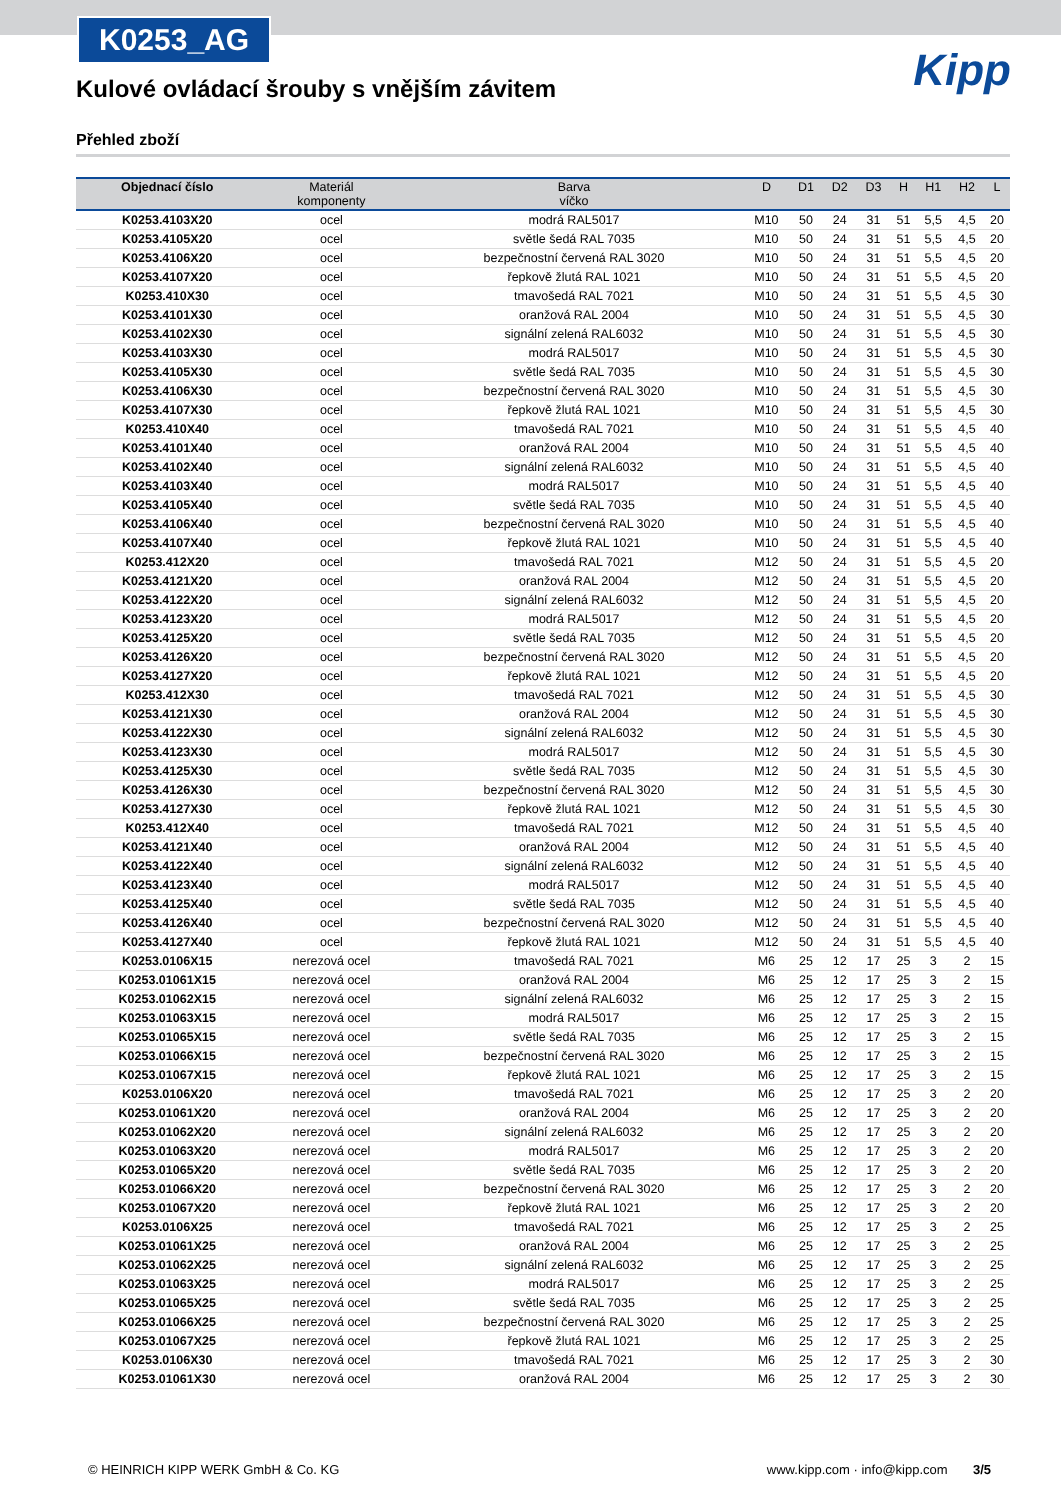K0253_AG
Kipp
Kulové ovládací šrouby s vnějším závitem
Přehled zboží
| Objednací číslo | Materiál komponenty | Barva víčko | D | D1 | D2 | D3 | H | H1 | H2 | L |
| --- | --- | --- | --- | --- | --- | --- | --- | --- | --- | --- |
| K0253.4103X20 | ocel | modrá RAL5017 | M10 | 50 | 24 | 31 | 51 | 5,5 | 4,5 | 20 |
| K0253.4105X20 | ocel | světle šedá RAL 7035 | M10 | 50 | 24 | 31 | 51 | 5,5 | 4,5 | 20 |
| K0253.4106X20 | ocel | bezpečnostní červená RAL 3020 | M10 | 50 | 24 | 31 | 51 | 5,5 | 4,5 | 20 |
| K0253.4107X20 | ocel | řepkově žlutá RAL 1021 | M10 | 50 | 24 | 31 | 51 | 5,5 | 4,5 | 20 |
| K0253.410X30 | ocel | tmavošedá RAL 7021 | M10 | 50 | 24 | 31 | 51 | 5,5 | 4,5 | 30 |
| K0253.4101X30 | ocel | oranžová RAL 2004 | M10 | 50 | 24 | 31 | 51 | 5,5 | 4,5 | 30 |
| K0253.4102X30 | ocel | signální zelená RAL6032 | M10 | 50 | 24 | 31 | 51 | 5,5 | 4,5 | 30 |
| K0253.4103X30 | ocel | modrá RAL5017 | M10 | 50 | 24 | 31 | 51 | 5,5 | 4,5 | 30 |
| K0253.4105X30 | ocel | světle šedá RAL 7035 | M10 | 50 | 24 | 31 | 51 | 5,5 | 4,5 | 30 |
| K0253.4106X30 | ocel | bezpečnostní červená RAL 3020 | M10 | 50 | 24 | 31 | 51 | 5,5 | 4,5 | 30 |
| K0253.4107X30 | ocel | řepkově žlutá RAL 1021 | M10 | 50 | 24 | 31 | 51 | 5,5 | 4,5 | 30 |
| K0253.410X40 | ocel | tmavošedá RAL 7021 | M10 | 50 | 24 | 31 | 51 | 5,5 | 4,5 | 40 |
| K0253.4101X40 | ocel | oranžová RAL 2004 | M10 | 50 | 24 | 31 | 51 | 5,5 | 4,5 | 40 |
| K0253.4102X40 | ocel | signální zelená RAL6032 | M10 | 50 | 24 | 31 | 51 | 5,5 | 4,5 | 40 |
| K0253.4103X40 | ocel | modrá RAL5017 | M10 | 50 | 24 | 31 | 51 | 5,5 | 4,5 | 40 |
| K0253.4105X40 | ocel | světle šedá RAL 7035 | M10 | 50 | 24 | 31 | 51 | 5,5 | 4,5 | 40 |
| K0253.4106X40 | ocel | bezpečnostní červená RAL 3020 | M10 | 50 | 24 | 31 | 51 | 5,5 | 4,5 | 40 |
| K0253.4107X40 | ocel | řepkově žlutá RAL 1021 | M10 | 50 | 24 | 31 | 51 | 5,5 | 4,5 | 40 |
| K0253.412X20 | ocel | tmavošedá RAL 7021 | M12 | 50 | 24 | 31 | 51 | 5,5 | 4,5 | 20 |
| K0253.4121X20 | ocel | oranžová RAL 2004 | M12 | 50 | 24 | 31 | 51 | 5,5 | 4,5 | 20 |
| K0253.4122X20 | ocel | signální zelená RAL6032 | M12 | 50 | 24 | 31 | 51 | 5,5 | 4,5 | 20 |
| K0253.4123X20 | ocel | modrá RAL5017 | M12 | 50 | 24 | 31 | 51 | 5,5 | 4,5 | 20 |
| K0253.4125X20 | ocel | světle šedá RAL 7035 | M12 | 50 | 24 | 31 | 51 | 5,5 | 4,5 | 20 |
| K0253.4126X20 | ocel | bezpečnostní červená RAL 3020 | M12 | 50 | 24 | 31 | 51 | 5,5 | 4,5 | 20 |
| K0253.4127X20 | ocel | řepkově žlutá RAL 1021 | M12 | 50 | 24 | 31 | 51 | 5,5 | 4,5 | 20 |
| K0253.412X30 | ocel | tmavošedá RAL 7021 | M12 | 50 | 24 | 31 | 51 | 5,5 | 4,5 | 30 |
| K0253.4121X30 | ocel | oranžová RAL 2004 | M12 | 50 | 24 | 31 | 51 | 5,5 | 4,5 | 30 |
| K0253.4122X30 | ocel | signální zelená RAL6032 | M12 | 50 | 24 | 31 | 51 | 5,5 | 4,5 | 30 |
| K0253.4123X30 | ocel | modrá RAL5017 | M12 | 50 | 24 | 31 | 51 | 5,5 | 4,5 | 30 |
| K0253.4125X30 | ocel | světle šedá RAL 7035 | M12 | 50 | 24 | 31 | 51 | 5,5 | 4,5 | 30 |
| K0253.4126X30 | ocel | bezpečnostní červená RAL 3020 | M12 | 50 | 24 | 31 | 51 | 5,5 | 4,5 | 30 |
| K0253.4127X30 | ocel | řepkově žlutá RAL 1021 | M12 | 50 | 24 | 31 | 51 | 5,5 | 4,5 | 30 |
| K0253.412X40 | ocel | tmavošedá RAL 7021 | M12 | 50 | 24 | 31 | 51 | 5,5 | 4,5 | 40 |
| K0253.4121X40 | ocel | oranžová RAL 2004 | M12 | 50 | 24 | 31 | 51 | 5,5 | 4,5 | 40 |
| K0253.4122X40 | ocel | signální zelená RAL6032 | M12 | 50 | 24 | 31 | 51 | 5,5 | 4,5 | 40 |
| K0253.4123X40 | ocel | modrá RAL5017 | M12 | 50 | 24 | 31 | 51 | 5,5 | 4,5 | 40 |
| K0253.4125X40 | ocel | světle šedá RAL 7035 | M12 | 50 | 24 | 31 | 51 | 5,5 | 4,5 | 40 |
| K0253.4126X40 | ocel | bezpečnostní červená RAL 3020 | M12 | 50 | 24 | 31 | 51 | 5,5 | 4,5 | 40 |
| K0253.4127X40 | ocel | řepkově žlutá RAL 1021 | M12 | 50 | 24 | 31 | 51 | 5,5 | 4,5 | 40 |
| K0253.0106X15 | nerezová ocel | tmavošedá RAL 7021 | M6 | 25 | 12 | 17 | 25 | 3 | 2 | 15 |
| K0253.01061X15 | nerezová ocel | oranžová RAL 2004 | M6 | 25 | 12 | 17 | 25 | 3 | 2 | 15 |
| K0253.01062X15 | nerezová ocel | signální zelená RAL6032 | M6 | 25 | 12 | 17 | 25 | 3 | 2 | 15 |
| K0253.01063X15 | nerezová ocel | modrá RAL5017 | M6 | 25 | 12 | 17 | 25 | 3 | 2 | 15 |
| K0253.01065X15 | nerezová ocel | světle šedá RAL 7035 | M6 | 25 | 12 | 17 | 25 | 3 | 2 | 15 |
| K0253.01066X15 | nerezová ocel | bezpečnostní červená RAL 3020 | M6 | 25 | 12 | 17 | 25 | 3 | 2 | 15 |
| K0253.01067X15 | nerezová ocel | řepkově žlutá RAL 1021 | M6 | 25 | 12 | 17 | 25 | 3 | 2 | 15 |
| K0253.0106X20 | nerezová ocel | tmavošedá RAL 7021 | M6 | 25 | 12 | 17 | 25 | 3 | 2 | 20 |
| K0253.01061X20 | nerezová ocel | oranžová RAL 2004 | M6 | 25 | 12 | 17 | 25 | 3 | 2 | 20 |
| K0253.01062X20 | nerezová ocel | signální zelená RAL6032 | M6 | 25 | 12 | 17 | 25 | 3 | 2 | 20 |
| K0253.01063X20 | nerezová ocel | modrá RAL5017 | M6 | 25 | 12 | 17 | 25 | 3 | 2 | 20 |
| K0253.01065X20 | nerezová ocel | světle šedá RAL 7035 | M6 | 25 | 12 | 17 | 25 | 3 | 2 | 20 |
| K0253.01066X20 | nerezová ocel | bezpečnostní červená RAL 3020 | M6 | 25 | 12 | 17 | 25 | 3 | 2 | 20 |
| K0253.01067X20 | nerezová ocel | řepkově žlutá RAL 1021 | M6 | 25 | 12 | 17 | 25 | 3 | 2 | 20 |
| K0253.0106X25 | nerezová ocel | tmavošedá RAL 7021 | M6 | 25 | 12 | 17 | 25 | 3 | 2 | 25 |
| K0253.01061X25 | nerezová ocel | oranžová RAL 2004 | M6 | 25 | 12 | 17 | 25 | 3 | 2 | 25 |
| K0253.01062X25 | nerezová ocel | signální zelená RAL6032 | M6 | 25 | 12 | 17 | 25 | 3 | 2 | 25 |
| K0253.01063X25 | nerezová ocel | modrá RAL5017 | M6 | 25 | 12 | 17 | 25 | 3 | 2 | 25 |
| K0253.01065X25 | nerezová ocel | světle šedá RAL 7035 | M6 | 25 | 12 | 17 | 25 | 3 | 2 | 25 |
| K0253.01066X25 | nerezová ocel | bezpečnostní červená RAL 3020 | M6 | 25 | 12 | 17 | 25 | 3 | 2 | 25 |
| K0253.01067X25 | nerezová ocel | řepkově žlutá RAL 1021 | M6 | 25 | 12 | 17 | 25 | 3 | 2 | 25 |
| K0253.0106X30 | nerezová ocel | tmavošedá RAL 7021 | M6 | 25 | 12 | 17 | 25 | 3 | 2 | 30 |
| K0253.01061X30 | nerezová ocel | oranžová RAL 2004 | M6 | 25 | 12 | 17 | 25 | 3 | 2 | 30 |
© HEINRICH KIPP WERK GmbH & Co. KG www.kipp.com · info@kipp.com 3/5